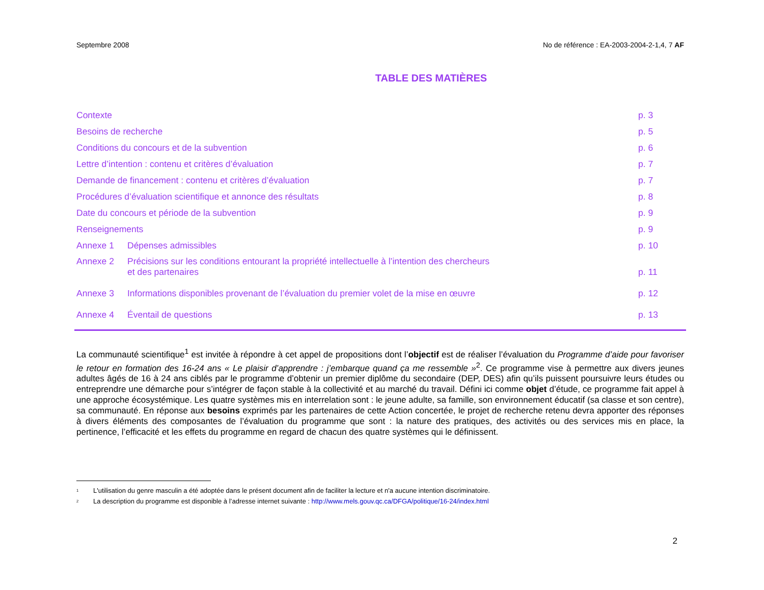Septembre 2008 No de référence : EA-2003-2004-2-1,4, 7 AF
TABLE DES MATIÈRES
| Contexte | | p. 3 |
| Besoins de recherche | | p. 5 |
| Conditions du concours et de la subvention | | p. 6 |
| Lettre d’intention : contenu et critères d’évaluation | | p. 7 |
| Demande de financement : contenu et critères d’évaluation | | p. 7 |
| Procédures d’évaluation scientifique et annonce des résultats | | p. 8 |
| Date du concours et période de la subvention | | p. 9 |
| Renseignements | | p. 9 |
| Annexe 1 | Dépenses admissibles | p. 10 |
| Annexe 2 | Précisions sur les conditions entourant la propriété intellectuelle à l’intention des chercheurs et des partenaires | p. 11 |
| Annexe 3 | Informations disponibles provenant de l’évaluation du premier volet de la mise en œuvre | p. 12 |
| Annexe 4 | Éventail de questions | p. 13 |
La communauté scientifique<sup>1</sup> est invitée à répondre à cet appel de propositions dont l’objectif est de réaliser l’évaluation du Programme d’aide pour favoriser le retour en formation des 16-24 ans « Le plaisir d’apprendre : j’embarque quand ça me ressemble »<sup>2</sup>. Ce programme vise à permettre aux divers jeunes adultes âgés de 16 à 24 ans ciblés par le programme d’obtenir un premier diplôme du secondaire (DEP, DES) afin qu’ils puissent poursuivre leurs études ou entreprendre une démarche pour s’intégrer de façon stable à la collectivité et au marché du travail. Défini ici comme objet d’étude, ce programme fait appel à une approche écosystémique. Les quatre systèmes mis en interrelation sont : le jeune adulte, sa famille, son environnement éducatif (sa classe et son centre), sa communauté. En réponse aux besoins exprimés par les partenaires de cette Action concertée, le projet de recherche retenu devra apporter des réponses à divers éléments des composantes de l’évaluation du programme que sont : la nature des pratiques, des activités ou des services mis en place, la pertinence, l’efficacité et les effets du programme en regard de chacun des quatre systèmes qui le définissent.
<sup>1</sup>
L'utilisation du genre masculin a été adoptée dans le présent document afin de faciliter la lecture et n'a aucune intention discriminatoire.
<sup>2</sup>
La description du programme est disponible à l’adresse internet suivante : http://www.mels.gouv.qc.ca/DFGA/politique/16-24/index.html
2